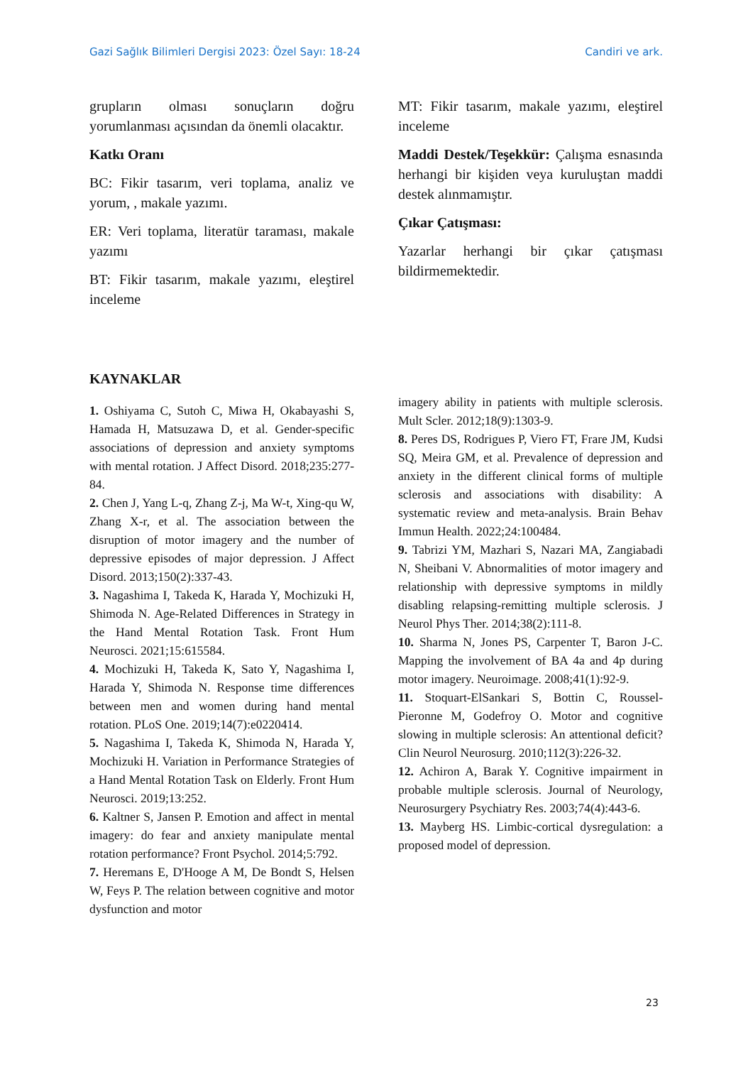Gazi Sağlık Bilimleri Dergisi 2023: Özel Sayı: 18-24 Candiri ve ark.
grupların olması sonuçların doğru yorumlanması açısından da önemli olacaktır.
Katkı Oranı
BC: Fikir tasarım, veri toplama, analiz ve yorum, , makale yazımı.
ER: Veri toplama, literatür taraması, makale yazımı
BT: Fikir tasarım, makale yazımı, eleştirel inceleme
MT: Fikir tasarım, makale yazımı, eleştirel inceleme
Maddi Destek/Teşekkür: Çalışma esnasında herhangi bir kişiden veya kuruluştan maddi destek alınmamıştır.
Çıkar Çatışması:
Yazarlar herhangi bir çıkar çatışması bildirmemektedir.
KAYNAKLAR
1. Oshiyama C, Sutoh C, Miwa H, Okabayashi S, Hamada H, Matsuzawa D, et al. Gender-specific associations of depression and anxiety symptoms with mental rotation. J Affect Disord. 2018;235:277-84.
2. Chen J, Yang L-q, Zhang Z-j, Ma W-t, Xing-qu W, Zhang X-r, et al. The association between the disruption of motor imagery and the number of depressive episodes of major depression. J Affect Disord. 2013;150(2):337-43.
3. Nagashima I, Takeda K, Harada Y, Mochizuki H, Shimoda N. Age-Related Differences in Strategy in the Hand Mental Rotation Task. Front Hum Neurosci. 2021;15:615584.
4. Mochizuki H, Takeda K, Sato Y, Nagashima I, Harada Y, Shimoda N. Response time differences between men and women during hand mental rotation. PLoS One. 2019;14(7):e0220414.
5. Nagashima I, Takeda K, Shimoda N, Harada Y, Mochizuki H. Variation in Performance Strategies of a Hand Mental Rotation Task on Elderly. Front Hum Neurosci. 2019;13:252.
6. Kaltner S, Jansen P. Emotion and affect in mental imagery: do fear and anxiety manipulate mental rotation performance? Front Psychol. 2014;5:792.
7. Heremans E, D'Hooge A M, De Bondt S, Helsen W, Feys P. The relation between cognitive and motor dysfunction and motor
imagery ability in patients with multiple sclerosis. Mult Scler. 2012;18(9):1303-9.
8. Peres DS, Rodrigues P, Viero FT, Frare JM, Kudsi SQ, Meira GM, et al. Prevalence of depression and anxiety in the different clinical forms of multiple sclerosis and associations with disability: A systematic review and meta-analysis. Brain Behav Immun Health. 2022;24:100484.
9. Tabrizi YM, Mazhari S, Nazari MA, Zangiabadi N, Sheibani V. Abnormalities of motor imagery and relationship with depressive symptoms in mildly disabling relapsing-remitting multiple sclerosis. J Neurol Phys Ther. 2014;38(2):111-8.
10. Sharma N, Jones PS, Carpenter T, Baron J-C. Mapping the involvement of BA 4a and 4p during motor imagery. Neuroimage. 2008;41(1):92-9.
11. Stoquart-ElSankari S, Bottin C, Roussel-Pieronne M, Godefroy O. Motor and cognitive slowing in multiple sclerosis: An attentional deficit? Clin Neurol Neurosurg. 2010;112(3):226-32.
12. Achiron A, Barak Y. Cognitive impairment in probable multiple sclerosis. Journal of Neurology, Neurosurgery Psychiatry Res. 2003;74(4):443-6.
13. Mayberg HS. Limbic-cortical dysregulation: a proposed model of depression.
23